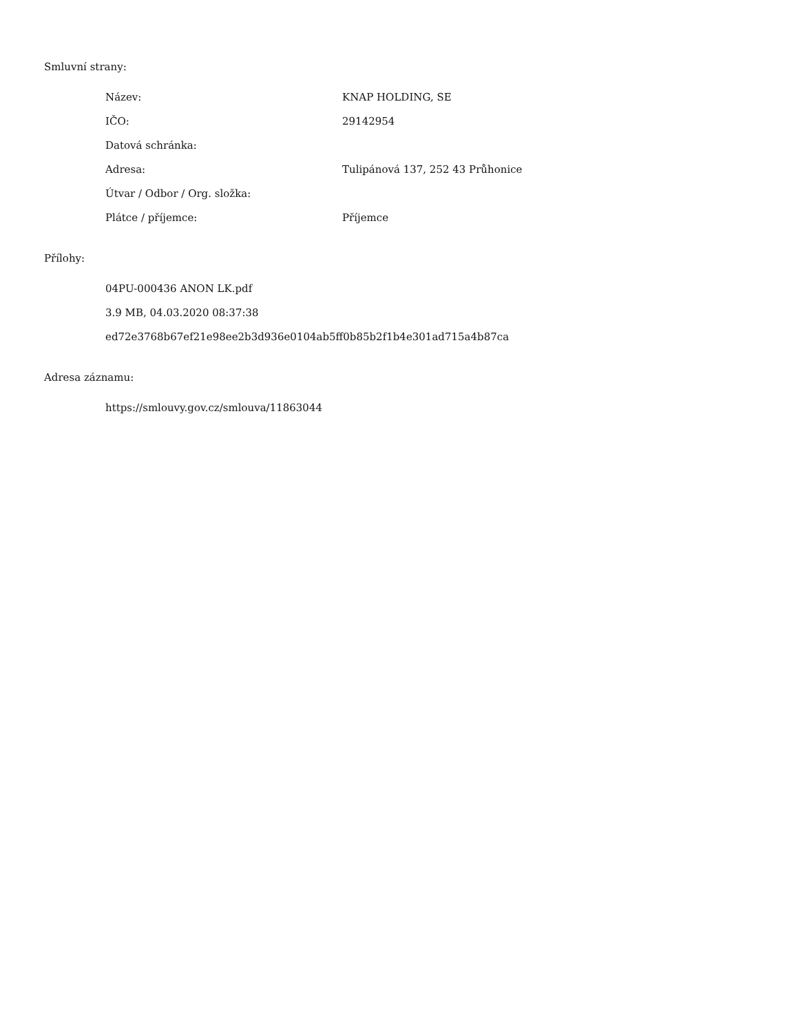Smluvní strany:
| Název: | KNAP HOLDING, SE |
| IČO: | 29142954 |
| Datová schránka: | |
| Adresa: | Tulipánová 137, 252 43 Průhonice |
| Útvar / Odbor / Org. složka: | |
| Plátce / příjemce: | Příjemce |
Přílohy:
04PU-000436 ANON LK.pdf
3.9 MB, 04.03.2020 08:37:38
ed72e3768b67ef21e98ee2b3d936e0104ab5ff0b85b2f1b4e301ad715a4b87ca
Adresa záznamu:
https://smlouvy.gov.cz/smlouva/11863044